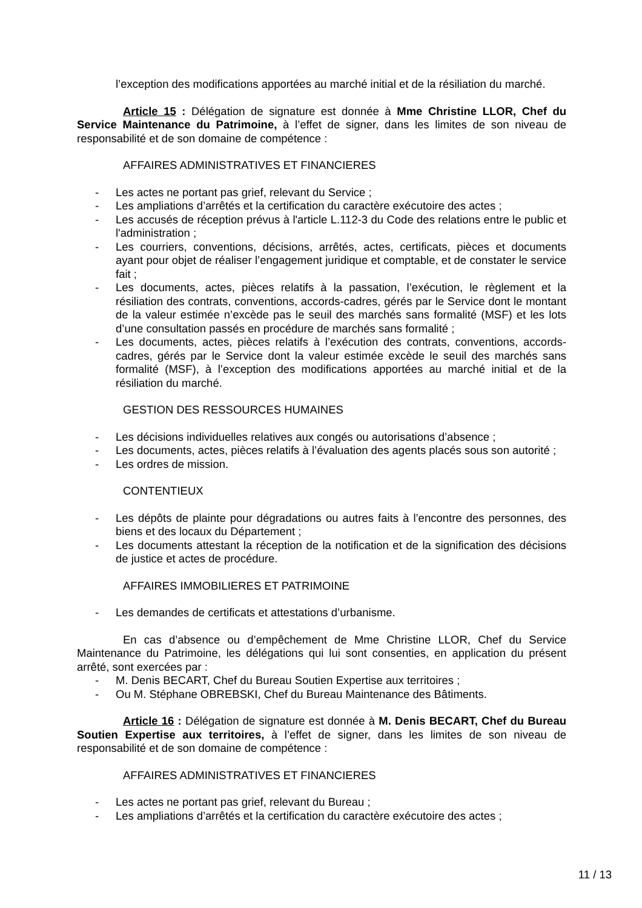l’exception des modifications apportées au marché initial et de la résiliation du marché.
Article 15 : Délégation de signature est donnée à Mme Christine LLOR, Chef du Service Maintenance du Patrimoine, à l’effet de signer, dans les limites de son niveau de responsabilité et de son domaine de compétence :
AFFAIRES ADMINISTRATIVES ET FINANCIERES
- Les actes ne portant pas grief, relevant du Service ;
- Les ampliations d’arrêtés et la certification du caractère exécutoire des actes ;
- Les accusés de réception prévus à l'article L.112-3 du Code des relations entre le public et l'administration ;
- Les courriers, conventions, décisions, arrêtés, actes, certificats, pièces et documents ayant pour objet de réaliser l’engagement juridique et comptable, et de constater le service fait ;
- Les documents, actes, pièces relatifs à la passation, l’exécution, le règlement et la résiliation des contrats, conventions, accords-cadres, gérés par le Service dont le montant de la valeur estimée n’excède pas le seuil des marchés sans formalité (MSF) et les lots d’une consultation passés en procédure de marchés sans formalité ;
- Les documents, actes, pièces relatifs à l’exécution des contrats, conventions, accords-cadres, gérés par le Service dont la valeur estimée excède le seuil des marchés sans formalité (MSF), à l’exception des modifications apportées au marché initial et de la résiliation du marché.
GESTION DES RESSOURCES HUMAINES
- Les décisions individuelles relatives aux congés ou autorisations d’absence ;
- Les documents, actes, pièces relatifs à l’évaluation des agents placés sous son autorité ;
- Les ordres de mission.
CONTENTIEUX
- Les dépôts de plainte pour dégradations ou autres faits à l’encontre des personnes, des biens et des locaux du Département ;
- Les documents attestant la réception de la notification et de la signification des décisions de justice et actes de procédure.
AFFAIRES IMMOBILIERES ET PATRIMOINE
- Les demandes de certificats et attestations d’urbanisme.
En cas d’absence ou d’empêchement de Mme Christine LLOR, Chef du Service Maintenance du Patrimoine, les délégations qui lui sont consenties, en application du présent arrêté, sont exercées par :
- M. Denis BECART, Chef du Bureau Soutien Expertise aux territoires ;
- Ou M. Stéphane OBREBSKI, Chef du Bureau Maintenance des Bâtiments.
Article 16 : Délégation de signature est donnée à M. Denis BECART, Chef du Bureau Soutien Expertise aux territoires, à l’effet de signer, dans les limites de son niveau de responsabilité et de son domaine de compétence :
AFFAIRES ADMINISTRATIVES ET FINANCIERES
- Les actes ne portant pas grief, relevant du Bureau ;
- Les ampliations d’arrêtés et la certification du caractère exécutoire des actes ;
11 / 13